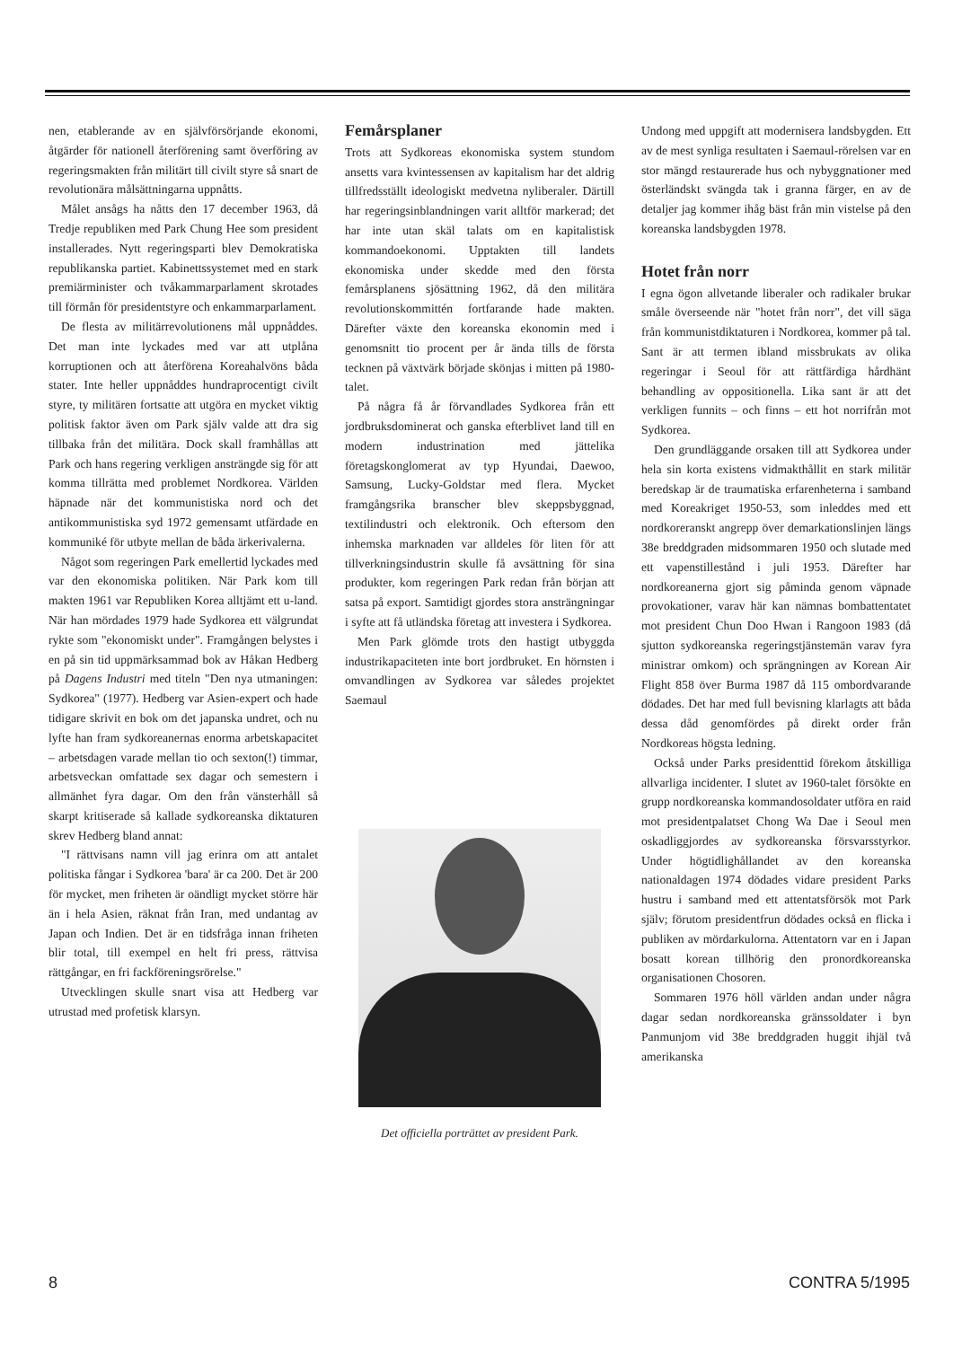nen, etablerande av en självförsörjande ekonomi, åtgärder för nationell återförening samt överföring av regeringsmakten från militärt till civilt styre så snart de revolutionära målsättningarna uppnåtts.
Målet ansågs ha nåtts den 17 december 1963, då Tredje republiken med Park Chung Hee som president installerades. Nytt regeringsparti blev Demokratiska republikanska partiet. Kabinettssystemet med en stark premiärminister och tvåkammarparlament skrotades till förmån för presidentstyre och enkammarparlament.
De flesta av militärrevolutionens mål uppnåddes. Det man inte lyckades med var att utplåna korruptionen och att återförena Koreahalvöns båda stater. Inte heller uppnåddes hundraprocentigt civilt styre, ty militären fortsatte att utgöra en mycket viktig politisk faktor även om Park själv valde att dra sig tillbaka från det militära. Dock skall framhållas att Park och hans regering verkligen ansträngde sig för att komma tillrätta med problemet Nordkorea. Världen häpnade när det kommunistiska nord och det antikommunistiska syd 1972 gemensamt utfärdade en kommuniké för utbyte mellan de båda ärkerivalerna.
Något som regeringen Park emellertid lyckades med var den ekonomiska politiken. När Park kom till makten 1961 var Republiken Korea alltjämt ett u-land. När han mördades 1979 hade Sydkorea ett välgrundat rykte som "ekonomiskt under". Framgången belystes i en på sin tid uppmärksammad bok av Håkan Hedberg på Dagens Industri med titeln "Den nya utmaningen: Sydkorea" (1977). Hedberg var Asien-expert och hade tidigare skrivit en bok om det japanska undret, och nu lyfte han fram sydkoreanernas enorma arbetskapacitet – arbetsdagen varade mellan tio och sexton(!) timmar, arbetsveckan omfattade sex dagar och semestern i allmänhet fyra dagar. Om den från vänsterhåll så skarpt kritiserade så kallade sydkoreanska diktaturen skrev Hedberg bland annat:
"I rättvisans namn vill jag erinra om att antalet politiska fångar i Sydkorea 'bara' är ca 200. Det är 200 för mycket, men friheten är oändligt mycket större här än i hela Asien, räknat från Iran, med undantag av Japan och Indien. Det är en tidsfråga innan friheten blir total, till exempel en helt fri press, rättvisa rättgångar, en fri fackföreningsrörelse."
Utvecklingen skulle snart visa att Hedberg var utrustad med profetisk klarsyn.
Femårsplaner
Trots att Sydkoreas ekonomiska system stundom ansetts vara kvintessensen av kapitalism har det aldrig tillfredsställt ideologiskt medvetna nyliberaler. Därtill har regeringsinblandningen varit alltför markerad; det har inte utan skäl talats om en kapitalistisk kommandoekonomi. Upptakten till landets ekonomiska under skedde med den första femårsplanens sjösättning 1962, då den militära revolutionskommittén fortfarande hade makten. Därefter växte den koreanska ekonomin med i genomsnitt tio procent per år ända tills de första tecknen på växtvärk började skönjas i mitten på 1980-talet.
På några få år förvandlades Sydkorea från ett jordbruksdominerat och ganska efterblivet land till en modern industrination med jättelika företagskonglomerat av typ Hyundai, Daewoo, Samsung, Lucky-Goldstar med flera. Mycket framgångsrika branscher blev skeppsbyggnad, textilindustri och elektronik. Och eftersom den inhemska marknaden var alldeles för liten för att tillverkningsindustrin skulle få avsättning för sina produkter, kom regeringen Park redan från början att satsa på export. Samtidigt gjordes stora ansträngningar i syfte att få utländska företag att investera i Sydkorea.
Men Park glömde trots den hastigt utbyggda industrikapaciteten inte bort jordbruket. En hörnsten i omvandlingen av Sydkorea var således projektet Saemaul
Det officiella porträttet av president Park.
Undong med uppgift att modernisera landsbygden. Ett av de mest synliga resultaten i Saemaul-rörelsen var en stor mängd restaurerade hus och nybyggnationer med österländskt svängda tak i granna färger, en av de detaljer jag kommer ihåg bäst från min vistelse på den koreanska landsbygden 1978.
Hotet från norr
I egna ögon allvetande liberaler och radikaler brukar småle överseende när "hotet från norr", det vill säga från kommunistdiktaturen i Nordkorea, kommer på tal. Sant är att termen ibland missbrukats av olika regeringar i Seoul för att rättfärdiga hårdhänt behandling av oppositionella. Lika sant är att det verkligen funnits – och finns – ett hot norrifrån mot Sydkorea.
Den grundläggande orsaken till att Sydkorea under hela sin korta existens vidmakthållit en stark militär beredskap är de traumatiska erfarenheterna i samband med Koreakriget 1950-53, som inleddes med ett nordkoreranskt angrepp över demarkationslinjen längs 38e breddgraden midsommaren 1950 och slutade med ett vapenstillestånd i juli 1953. Därefter har nordkoreanerna gjort sig påminda genom väpnade provokationer, varav här kan nämnas bombattentatet mot president Chun Doo Hwan i Rangoon 1983 (då sjutton sydkoreanska regeringstjänstemän varav fyra ministrar omkom) och sprängningen av Korean Air Flight 858 över Burma 1987 då 115 ombordvarande dödades. Det har med full bevisning klarlagts att båda dessa dåd genomfördes på direkt order från Nordkoreas högsta ledning.
Också under Parks presidenttid förekom åtskilliga allvarliga incidenter. I slutet av 1960-talet försökte en grupp nordkoreanska kommandosoldater utföra en raid mot presidentpalatset Chong Wa Dae i Seoul men oskadliggjordes av sydkoreanska försvarsstyrkor. Under högtidlighållandet av den koreanska nationaldagen 1974 dödades vidare president Parks hustru i samband med ett attentatsförsök mot Park själv; förutom presidentfrun dödades också en flicka i publiken av mördarkulorna. Attentatorn var en i Japan bosatt korean tillhörig den pronordkoreanska organisationen Chosoren.
Sommaren 1976 höll världen andan under några dagar sedan nordkoreanska gränssoldater i byn Panmunjom vid 38e breddgraden huggit ihjäl två amerikanska
8 CONTRA 5/1995